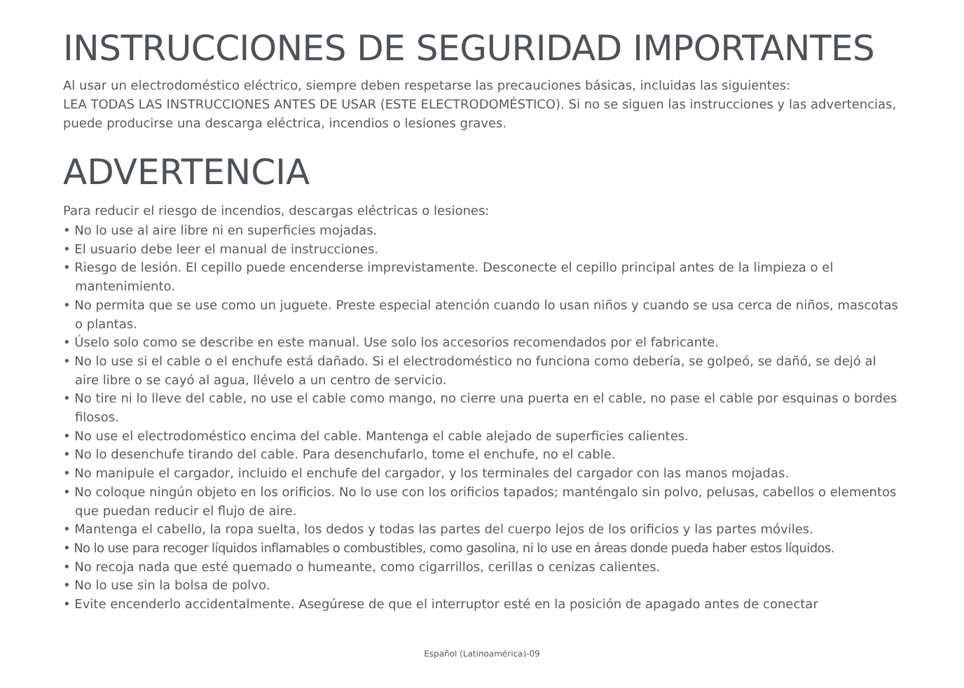INSTRUCCIONES DE SEGURIDAD IMPORTANTES
Al usar un electrodoméstico eléctrico, siempre deben respetarse las precauciones básicas, incluidas las siguientes:
LEA TODAS LAS INSTRUCCIONES ANTES DE USAR (ESTE ELECTRODOMÉSTICO). Si no se siguen las instrucciones y las advertencias, puede producirse una descarga eléctrica, incendios o lesiones graves.
ADVERTENCIA
Para reducir el riesgo de incendios, descargas eléctricas o lesiones:
• No lo use al aire libre ni en superficies mojadas.
• El usuario debe leer el manual de instrucciones.
• Riesgo de lesión. El cepillo puede encenderse imprevistamente. Desconecte el cepillo principal antes de la limpieza o el mantenimiento.
• No permita que se use como un juguete. Preste especial atención cuando lo usan niños y cuando se usa cerca de niños, mascotas o plantas.
• Úselo solo como se describe en este manual. Use solo los accesorios recomendados por el fabricante.
• No lo use si el cable o el enchufe está dañado. Si el electrodoméstico no funciona como debería, se golpeó, se dañó, se dejó al aire libre o se cayó al agua, llévelo a un centro de servicio.
• No tire ni lo lleve del cable, no use el cable como mango, no cierre una puerta en el cable, no pase el cable por esquinas o bordes filosos.
• No use el electrodoméstico encima del cable. Mantenga el cable alejado de superficies calientes.
• No lo desenchufe tirando del cable. Para desenchufarlo, tome el enchufe, no el cable.
• No manipule el cargador, incluido el enchufe del cargador, y los terminales del cargador con las manos mojadas.
• No coloque ningún objeto en los orificios. No lo use con los orificios tapados; manténgalo sin polvo, pelusas, cabellos o elementos que puedan reducir el flujo de aire.
• Mantenga el cabello, la ropa suelta, los dedos y todas las partes del cuerpo lejos de los orificios y las partes móviles.
• No lo use para recoger líquidos inflamables o combustibles, como gasolina, ni lo use en áreas donde pueda haber estos líquidos.
• No recoja nada que esté quemado o humeante, como cigarrillos, cerillas o cenizas calientes.
• No lo use sin la bolsa de polvo.
• Evite encenderlo accidentalmente. Asegúrese de que el interruptor esté en la posición de apagado antes de conectar
Español (Latinoamérica)-09